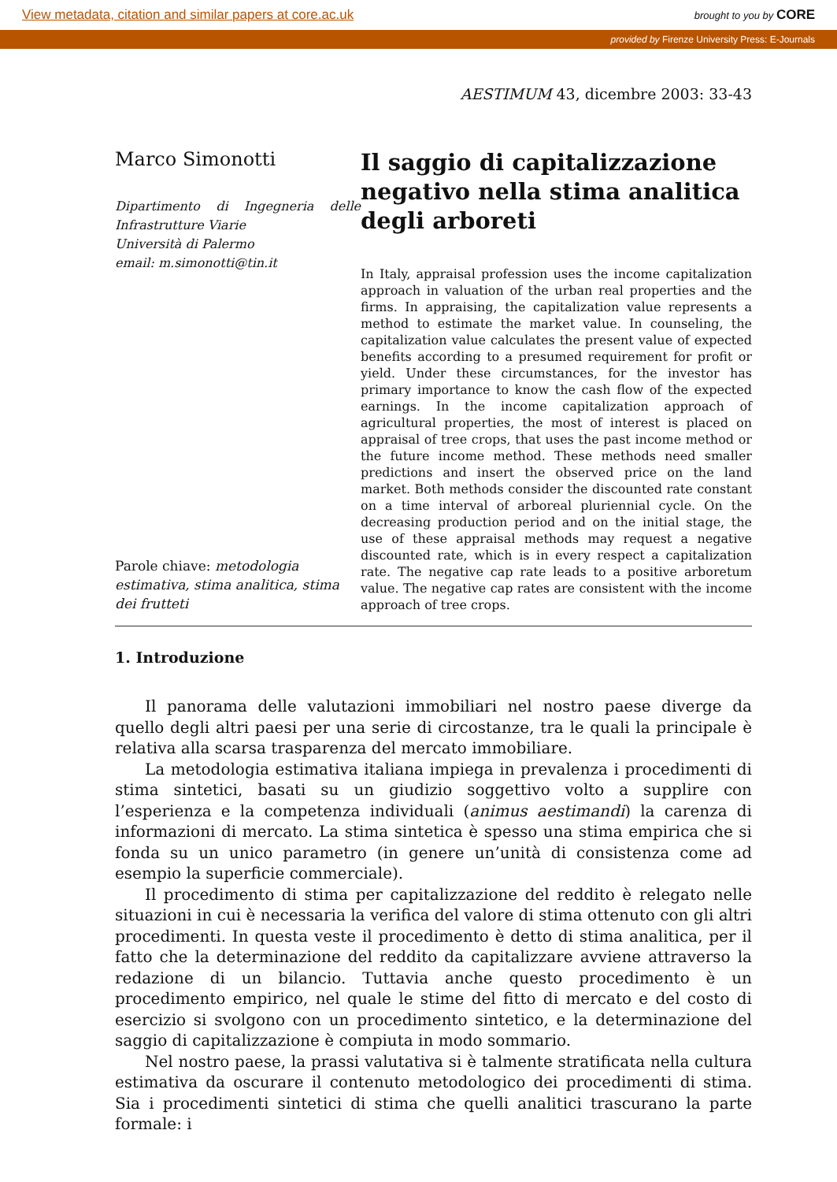View metadata, citation and similar papers at core.ac.uk brought to you by CORE
provided by Firenze University Press: E-Journals
AESTIMUM 43, dicembre 2003: 33-43
Marco Simonotti
Dipartimento di Ingegneria delle Infrastrutture Viarie
Università di Palermo
email: m.simonotti@tin.it
Parole chiave: metodologia estimativa, stima analitica, stima dei frutteti
Il saggio di capitalizzazione negativo nella stima analitica degli arboreti
In Italy, appraisal profession uses the income capitalization approach in valuation of the urban real properties and the firms. In appraising, the capitalization value represents a method to estimate the market value. In counseling, the capitalization value calculates the present value of expected benefits according to a presumed requirement for profit or yield. Under these circumstances, for the investor has primary importance to know the cash flow of the expected earnings. In the income capitalization approach of agricultural properties, the most of interest is placed on appraisal of tree crops, that uses the past income method or the future income method. These methods need smaller predictions and insert the observed price on the land market. Both methods consider the discounted rate constant on a time interval of arboreal pluriennial cycle. On the decreasing production period and on the initial stage, the use of these appraisal methods may request a negative discounted rate, which is in every respect a capitalization rate. The negative cap rate leads to a positive arboretum value. The negative cap rates are consistent with the income approach of tree crops.
1. Introduzione
Il panorama delle valutazioni immobiliari nel nostro paese diverge da quello degli altri paesi per una serie di circostanze, tra le quali la principale è relativa alla scarsa trasparenza del mercato immobiliare.
La metodologia estimativa italiana impiega in prevalenza i procedimenti di stima sintetici, basati su un giudizio soggettivo volto a supplire con l’esperienza e la competenza individuali (animus aestimandi) la carenza di informazioni di mercato. La stima sintetica è spesso una stima empirica che si fonda su un unico parametro (in genere un’unità di consistenza come ad esempio la superficie commerciale).
Il procedimento di stima per capitalizzazione del reddito è relegato nelle situazioni in cui è necessaria la verifica del valore di stima ottenuto con gli altri procedimenti. In questa veste il procedimento è detto di stima analitica, per il fatto che la determinazione del reddito da capitalizzare avviene attraverso la redazione di un bilancio. Tuttavia anche questo procedimento è un procedimento empirico, nel quale le stime del fitto di mercato e del costo di esercizio si svolgono con un procedimento sintetico, e la determinazione del saggio di capitalizzazione è compiuta in modo sommario.
Nel nostro paese, la prassi valutativa si è talmente stratificata nella cultura estimativa da oscurare il contenuto metodologico dei procedimenti di stima. Sia i procedimenti sintetici di stima che quelli analitici trascurano la parte formale: i